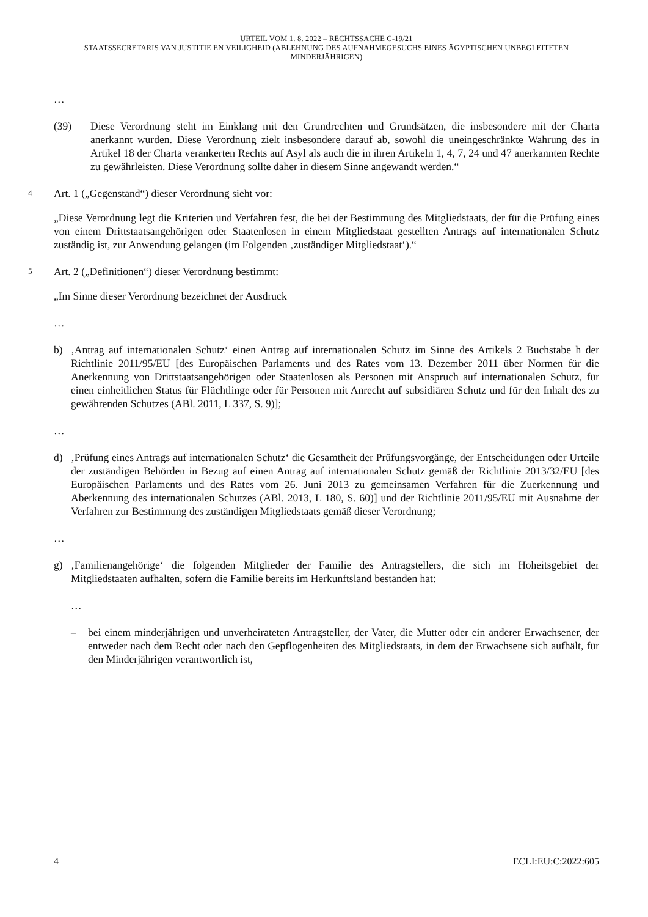URTEIL VOM 1. 8. 2022 – RECHTSSACHE C-19/21
STAATSSECRETARIS VAN JUSTITIE EN VEILIGHEID (ABLEHNUNG DES AUFNAHMEGESUCHS EINES ÄGYPTISCHEN UNBEGLEITETEN MINDERJÄHRIGEN)
…
(39) Diese Verordnung steht im Einklang mit den Grundrechten und Grundsätzen, die insbesondere mit der Charta anerkannt wurden. Diese Verordnung zielt insbesondere darauf ab, sowohl die uneingeschränkte Wahrung des in Artikel 18 der Charta verankerten Rechts auf Asyl als auch die in ihren Artikeln 1, 4, 7, 24 und 47 anerkannten Rechte zu gewährleisten. Diese Verordnung sollte daher in diesem Sinne angewandt werden.“
4
Art. 1 („Gegenstand“) dieser Verordnung sieht vor:
„Diese Verordnung legt die Kriterien und Verfahren fest, die bei der Bestimmung des Mitgliedstaats, der für die Prüfung eines von einem Drittstaatsangehörigen oder Staatenlosen in einem Mitgliedstaat gestellten Antrags auf internationalen Schutz zuständig ist, zur Anwendung gelangen (im Folgenden ‚zuständiger Mitgliedstaat‘).“
5
Art. 2 („Definitionen“) dieser Verordnung bestimmt:
„Im Sinne dieser Verordnung bezeichnet der Ausdruck
…
b) ‚Antrag auf internationalen Schutz‘ einen Antrag auf internationalen Schutz im Sinne des Artikels 2 Buchstabe h der Richtlinie 2011/95/EU [des Europäischen Parlaments und des Rates vom 13. Dezember 2011 über Normen für die Anerkennung von Drittstaatsangehörigen oder Staatenlosen als Personen mit Anspruch auf internationalen Schutz, für einen einheitlichen Status für Flüchtlinge oder für Personen mit Anrecht auf subsidiären Schutz und für den Inhalt des zu gewährenden Schutzes (ABl. 2011, L 337, S. 9)];
…
d) ‚Prüfung eines Antrags auf internationalen Schutz‘ die Gesamtheit der Prüfungsvorgänge, der Entscheidungen oder Urteile der zuständigen Behörden in Bezug auf einen Antrag auf internationalen Schutz gemäß der Richtlinie 2013/32/EU [des Europäischen Parlaments und des Rates vom 26. Juni 2013 zu gemeinsamen Verfahren für die Zuerkennung und Aberkennung des internationalen Schutzes (ABl. 2013, L 180, S. 60)] und der Richtlinie 2011/95/EU mit Ausnahme der Verfahren zur Bestimmung des zuständigen Mitgliedstaats gemäß dieser Verordnung;
…
g) ‚Familienangehörige‘ die folgenden Mitglieder der Familie des Antragstellers, die sich im Hoheitsgebiet der Mitgliedstaaten aufhalten, sofern die Familie bereits im Herkunftsland bestanden hat:
…
– bei einem minderjährigen und unverheirateten Antragsteller, der Vater, die Mutter oder ein anderer Erwachsener, der entweder nach dem Recht oder nach den Gepflogenheiten des Mitgliedstaats, in dem der Erwachsene sich aufhält, für den Minderjährigen verantwortlich ist,
4 ECLI:EU:C:2022:605